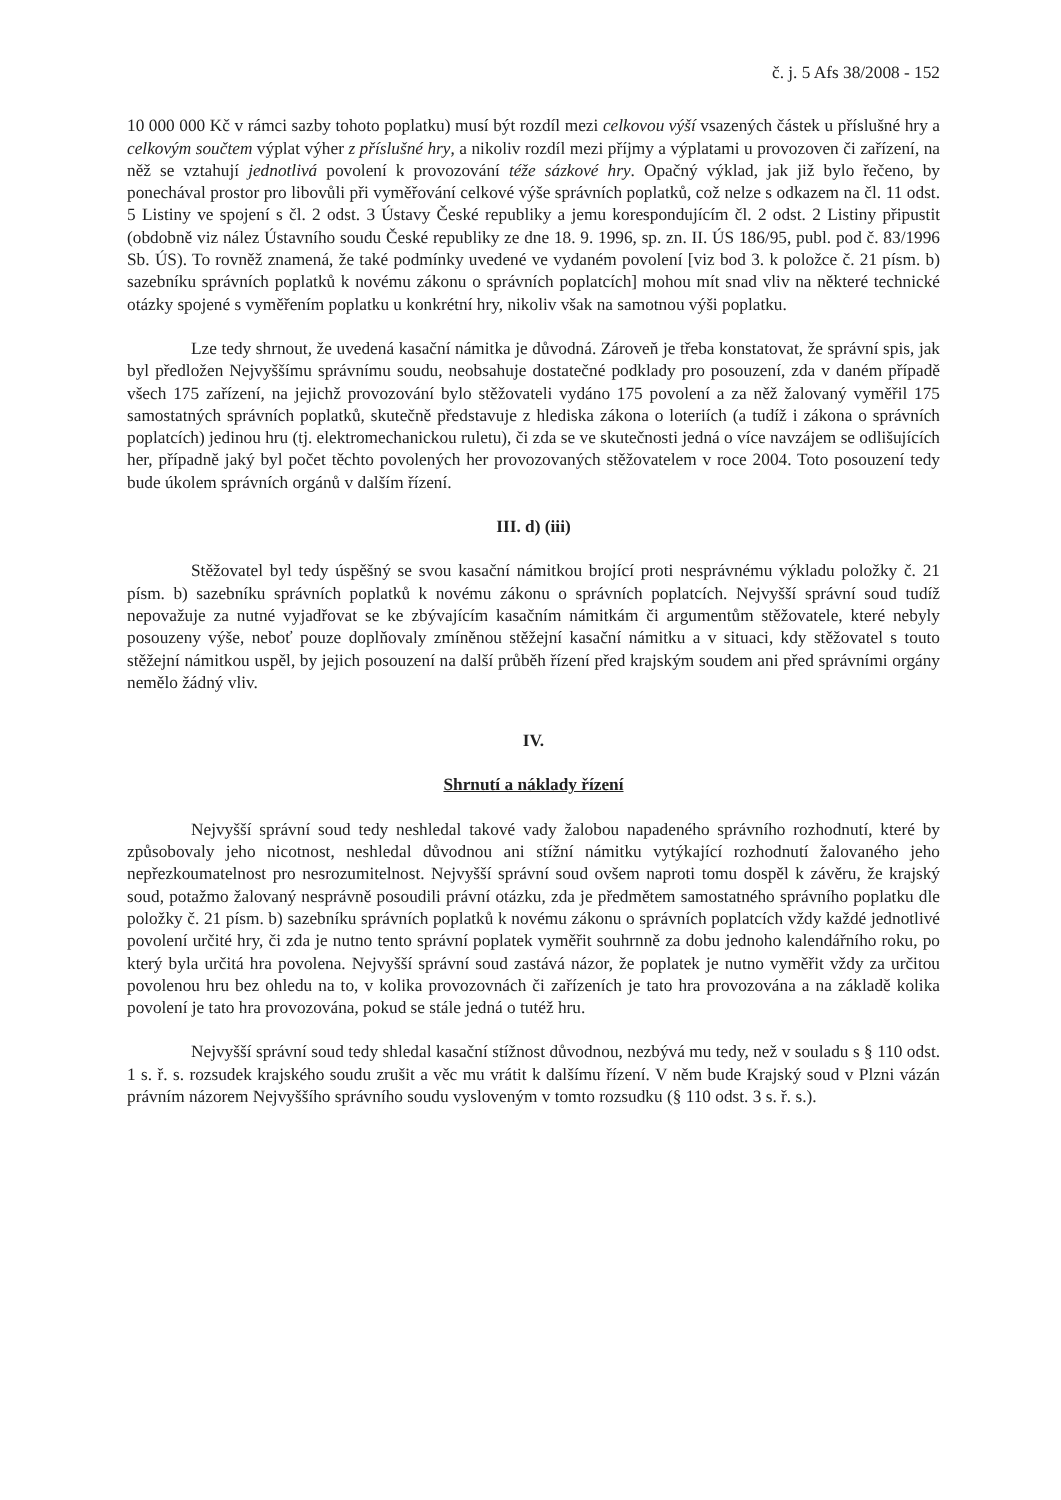č. j. 5 Afs 38/2008 - 152
10 000 000 Kč v rámci sazby tohoto poplatku) musí být rozdíl mezi celkovou výší vsazených částek u příslušné hry a celkovým součtem výplat výher z příslušné hry, a nikoliv rozdíl mezi příjmy a výplatami u provozoven či zařízení, na něž se vztahují jednotlivá povolení k provozování téže sázkové hry. Opačný výklad, jak již bylo řečeno, by ponechával prostor pro libovůli při vyměřování celkové výše správních poplatků, což nelze s odkazem na čl. 11 odst. 5 Listiny ve spojení s čl. 2 odst. 3 Ústavy České republiky a jemu korespondujícím čl. 2 odst. 2 Listiny připustit (obdobně viz nález Ústavního soudu České republiky ze dne 18. 9. 1996, sp. zn. II. ÚS 186/95, publ. pod č. 83/1996 Sb. ÚS). To rovněž znamená, že také podmínky uvedené ve vydaném povolení [viz bod 3. k položce č. 21 písm. b) sazebníku správních poplatků k novému zákonu o správních poplatcích] mohou mít snad vliv na některé technické otázky spojené s vyměřením poplatku u konkrétní hry, nikoliv však na samotnou výši poplatku.
Lze tedy shrnout, že uvedená kasační námitka je důvodná. Zároveň je třeba konstatovat, že správní spis, jak byl předložen Nejvyššímu správnímu soudu, neobsahuje dostatečné podklady pro posouzení, zda v daném případě všech 175 zařízení, na jejichž provozování bylo stěžovateli vydáno 175 povolení a za něž žalovaný vyměřil 175 samostatných správních poplatků, skutečně představuje z hlediska zákona o loteriích (a tudíž i zákona o správních poplatcích) jedinou hru (tj. elektromechanickou ruletu), či zda se ve skutečnosti jedná o více navzájem se odlišujících her, případně jaký byl počet těchto povolených her provozovaných stěžovatelem v roce 2004. Toto posouzení tedy bude úkolem správních orgánů v dalším řízení.
III. d) (iii)
Stěžovatel byl tedy úspěšný se svou kasační námitkou brojící proti nesprávnému výkladu položky č. 21 písm. b) sazebníku správních poplatků k novému zákonu o správních poplatcích. Nejvyšší správní soud tudíž nepovažuje za nutné vyjadřovat se ke zbývajícím kasačním námitkám či argumentům stěžovatele, které nebyly posouzeny výše, neboť pouze doplňovaly zmíněnou stěžejní kasační námitku a v situaci, kdy stěžovatel s touto stěžejní námitkou uspěl, by jejich posouzení na další průběh řízení před krajským soudem ani před správními orgány nemělo žádný vliv.
IV.
Shrnutí a náklady řízení
Nejvyšší správní soud tedy neshledal takové vady žalobou napadeného správního rozhodnutí, které by způsobovaly jeho nicotnost, neshledal důvodnou ani stížní námitku vytýkající rozhodnutí žalovaného jeho nepřezkoumatelnost pro nesrozumitelnost. Nejvyšší správní soud ovšem naproti tomu dospěl k závěru, že krajský soud, potažmo žalovaný nesprávně posoudili právní otázku, zda je předmětem samostatného správního poplatku dle položky č. 21 písm. b) sazebníku správních poplatků k novému zákonu o správních poplatcích vždy každé jednotlivé povolení určité hry, či zda je nutno tento správní poplatek vyměřit souhrnně za dobu jednoho kalendářního roku, po který byla určitá hra povolena. Nejvyšší správní soud zastává názor, že poplatek je nutno vyměřit vždy za určitou povolenou hru bez ohledu na to, v kolika provozovnách či zařízeních je tato hra provozována a na základě kolika povolení je tato hra provozována, pokud se stále jedná o tutéž hru.
Nejvyšší správní soud tedy shledal kasační stížnost důvodnou, nezbývá mu tedy, než v souladu s § 110 odst. 1 s. ř. s. rozsudek krajského soudu zrušit a věc mu vrátit k dalšímu řízení. V něm bude Krajský soud v Plzni vázán právním názorem Nejvyššího správního soudu vysloveným v tomto rozsudku (§ 110 odst. 3 s. ř. s.).